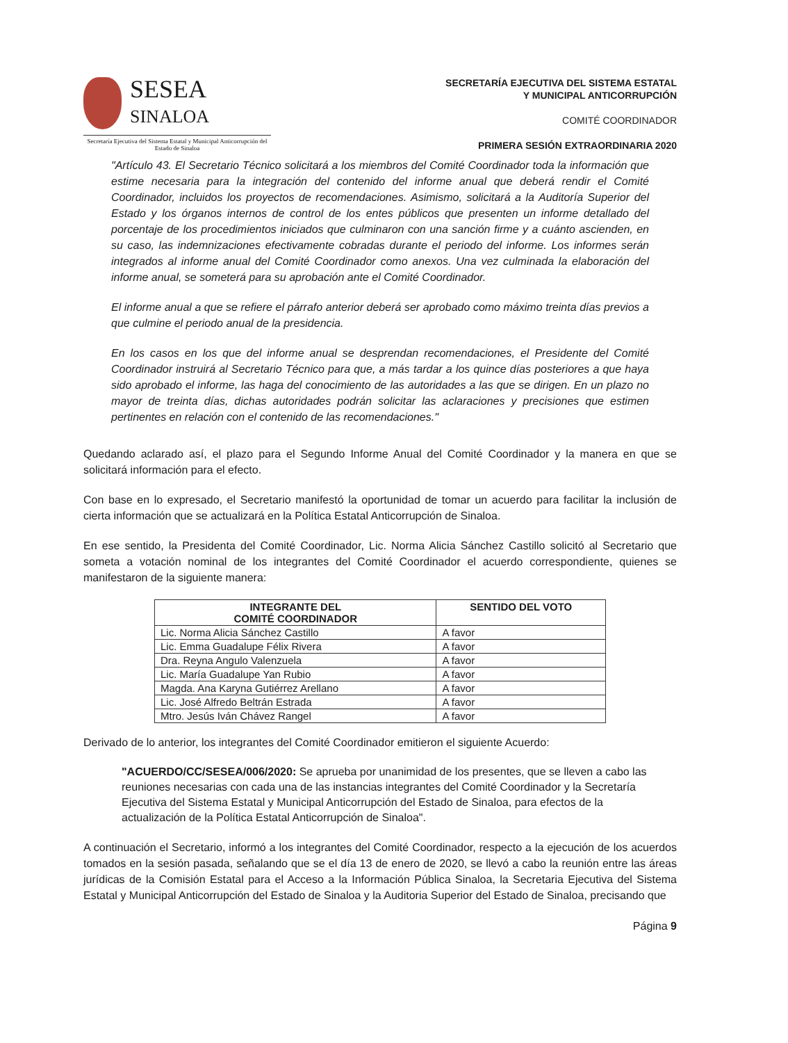SESEA
SINALOA
Secretaría Ejecutiva del Sistema Estatal y Municipal Anticorrupción del Estado de Sinaloa
SECRETARÍA EJECUTIVA DEL SISTEMA ESTATAL
Y MUNICIPAL ANTICORRUPCIÓN
COMITÉ COORDINADOR
PRIMERA SESIÓN EXTRAORDINARIA 2020
"Artículo 43. El Secretario Técnico solicitará a los miembros del Comité Coordinador toda la información que estime necesaria para la integración del contenido del informe anual que deberá rendir el Comité Coordinador, incluidos los proyectos de recomendaciones. Asimismo, solicitará a la Auditoría Superior del Estado y los órganos internos de control de los entes públicos que presenten un informe detallado del porcentaje de los procedimientos iniciados que culminaron con una sanción firme y a cuánto ascienden, en su caso, las indemnizaciones efectivamente cobradas durante el periodo del informe. Los informes serán integrados al informe anual del Comité Coordinador como anexos. Una vez culminada la elaboración del informe anual, se someterá para su aprobación ante el Comité Coordinador.
El informe anual a que se refiere el párrafo anterior deberá ser aprobado como máximo treinta días previos a que culmine el periodo anual de la presidencia.
En los casos en los que del informe anual se desprendan recomendaciones, el Presidente del Comité Coordinador instruirá al Secretario Técnico para que, a más tardar a los quince días posteriores a que haya sido aprobado el informe, las haga del conocimiento de las autoridades a las que se dirigen. En un plazo no mayor de treinta días, dichas autoridades podrán solicitar las aclaraciones y precisiones que estimen pertinentes en relación con el contenido de las recomendaciones."
Quedando aclarado así, el plazo para el Segundo Informe Anual del Comité Coordinador y la manera en que se solicitará información para el efecto.
Con base en lo expresado, el Secretario manifestó la oportunidad de tomar un acuerdo para facilitar la inclusión de cierta información que se actualizará en la Política Estatal Anticorrupción de Sinaloa.
En ese sentido, la Presidenta del Comité Coordinador, Lic. Norma Alicia Sánchez Castillo solicitó al Secretario que someta a votación nominal de los integrantes del Comité Coordinador el acuerdo correspondiente, quienes se manifestaron de la siguiente manera:
| INTEGRANTE DEL COMITÉ COORDINADOR | SENTIDO DEL VOTO |
| --- | --- |
| Lic. Norma Alicia Sánchez Castillo | A favor |
| Lic. Emma Guadalupe Félix Rivera | A favor |
| Dra. Reyna Angulo Valenzuela | A favor |
| Lic. María Guadalupe Yan Rubio | A favor |
| Magda. Ana Karyna Gutiérrez Arellano | A favor |
| Lic. José Alfredo Beltrán Estrada | A favor |
| Mtro. Jesús Iván Chávez Rangel | A favor |
Derivado de lo anterior, los integrantes del Comité Coordinador emitieron el siguiente Acuerdo:
"ACUERDO/CC/SESEA/006/2020: Se aprueba por unanimidad de los presentes, que se lleven a cabo las reuniones necesarias con cada una de las instancias integrantes del Comité Coordinador y la Secretaría Ejecutiva del Sistema Estatal y Municipal Anticorrupción del Estado de Sinaloa, para efectos de la actualización de la Política Estatal Anticorrupción de Sinaloa".
A continuación el Secretario, informó a los integrantes del Comité Coordinador, respecto a la ejecución de los acuerdos tomados en la sesión pasada, señalando que se el día 13 de enero de 2020, se llevó a cabo la reunión entre las áreas jurídicas de la Comisión Estatal para el Acceso a la Información Pública Sinaloa, la Secretaria Ejecutiva del Sistema Estatal y Municipal Anticorrupción del Estado de Sinaloa y la Auditoria Superior del Estado de Sinaloa, precisando que
Página 9